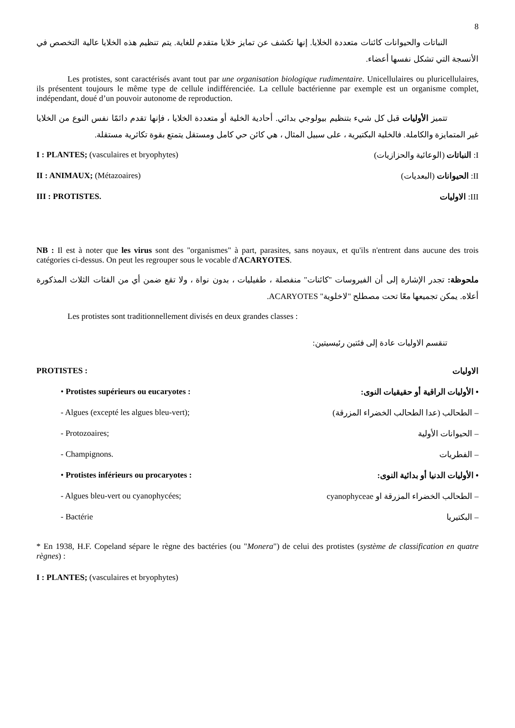8
النباتات والحيوانات كائنات متعددة الخلايا. إنها تكشف عن تمايز خلايا متقدم للغاية. يتم تنظيم هذه الخلايا عالية التخصص في الأنسجة التي تشكل نفسها أعضاء.
Les protistes, sont caractérisés avant tout par une organisation biologique rudimentaire. Unicellulaires ou pluricellulaires, ils présentent toujours le même type de cellule indifférenciée. La cellule bactérienne par exemple est un organisme complet, indépendant, doué d’un pouvoir autonome de reproduction.
تتميز الأوليات قبل كل شيء بتنظيم بيولوجي بدائي. أحادية الخلية أو متعددة الخلايا ، فإنها تقدم دائمًا نفس النوع من الخلايا غير المتمايزة والكاملة. فالخلية البكتيرية ، على سبيل المثال ، هي كائن حي كامل ومستقل يتمتع بقوة تكاثرية مستقلة.
I : PLANTES; (vasculaires et bryophytes)
I: النباتات (الوعائية والحزازيات)
II : ANIMAUX; (Métazoaires) II: الحيوانات (البعديات)
III : PROTISTES. III: الاوليات
NB : Il est à noter que les virus sont des "organismes" à part, parasites, sans noyaux, et qu'ils n'entrent dans aucune des trois catégories ci-dessus. On peut les regrouper sous le vocable d'ACARYOTES.
ملحوظة: تجدر الإشارة إلى أن الفيروسات "كائنات" منفصلة ، طفيليات ، بدون نواة ، ولا تقع ضمن أي من الفئات الثلاث المذكورة أعلاه. يمكن تجميعها معًا تحت مصطلح "لاخلوية" ACARYOTES.
Les protistes sont traditionnellement divisés en deux grandes classes :
تنقسم الاوليات عادة إلى فئتين رئيسيتين:
PROTISTES : الاوليات
• Protistes supérieurs ou eucaryotes :
• الأوليات الراقية أو حقيقيات النوى:
- Algues (excepté les algues bleu-vert);
– الطحالب (عدا الطحالب الخضراء المزرقة)
- Protozoaires; – الحيوانات الأولية
- Champignons. – الفطريات
• Protistes inférieurs ou procaryotes :
• الأوليات الدنيا أو بدائية النوى:
- Algues bleu-vert ou cyanophycées;
– الطحالب الخضراء المزرقة او cyanophyceae
- Bactérie – البكتيريا
* En 1938, H.F. Copeland sépare le règne des bactéries (ou "Monera") de celui des protistes (système de classification en quatre règnes) :
I : PLANTES; (vasculaires et bryophytes)